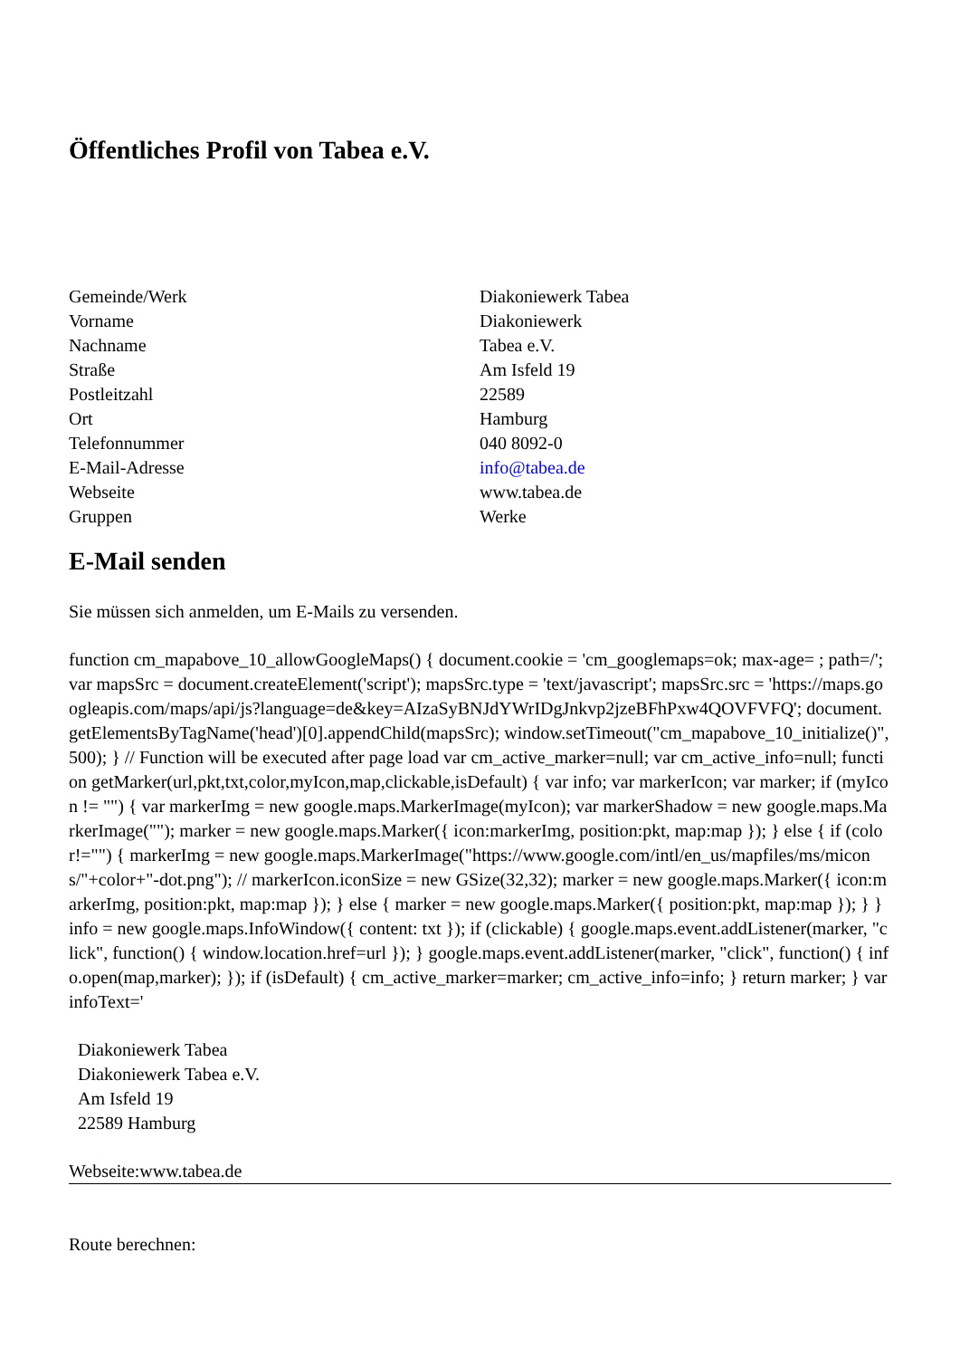Öffentliches Profil von Tabea e.V.
| Gemeinde/Werk | Diakoniewerk Tabea |
| Vorname | Diakoniewerk |
| Nachname | Tabea e.V. |
| Straße | Am Isfeld 19 |
| Postleitzahl | 22589 |
| Ort | Hamburg |
| Telefonnummer | 040 8092-0 |
| E-Mail-Adresse | info@tabea.de |
| Webseite | www.tabea.de |
| Gruppen | Werke |
E-Mail senden
Sie müssen sich anmelden, um E-Mails zu versenden.
function cm_mapabove_10_allowGoogleMaps() { document.cookie = 'cm_googlemaps=ok; max-age= ; path=/'; var mapsSrc = document.createElement('script'); mapsSrc.type = 'text/javascript'; mapsSrc.src = 'https://maps.googleapis.com/maps/api/js?language=de&key=AIzaSyBNJdYWrIDgJnkvp2jzeBFhPxw4QOVFVFQ'; document.getElementsByTagName('head')[0].appendChild(mapsSrc); window.setTimeout("cm_mapabove_10_initialize()", 500); } // Function will be executed after page load var cm_active_marker=null; var cm_active_info=null; function getMarker(url,pkt,txt,color,myIcon,map,clickable,isDefault) { var info; var markerIcon; var marker; if (myIcon != "") { var markerImg = new google.maps.MarkerImage(myIcon); var markerShadow = new google.maps.MarkerImage(""); marker = new google.maps.Marker({ icon:markerImg, position:pkt, map:map }); } else { if (color!="") { markerImg = new google.maps.MarkerImage("https://www.google.com/intl/en_us/mapfiles/ms/micons/"+color+"-dot.png"); // markerIcon.iconSize = new GSize(32,32); marker = new google.maps.Marker({ icon:markerImg, position:pkt, map:map }); } else { marker = new google.maps.Marker({ position:pkt, map:map }); } } info = new google.maps.InfoWindow({ content: txt }); if (clickable) { google.maps.event.addListener(marker, "click", function() { window.location.href=url }); } google.maps.event.addListener(marker, "click", function() { info.open(map,marker); }); if (isDefault) { cm_active_marker=marker; cm_active_info=info; } return marker; } var infoText='
Diakoniewerk Tabea
Diakoniewerk Tabea e.V.
Am Isfeld 19
22589 Hamburg
Webseite:www.tabea.de
Route berechnen: